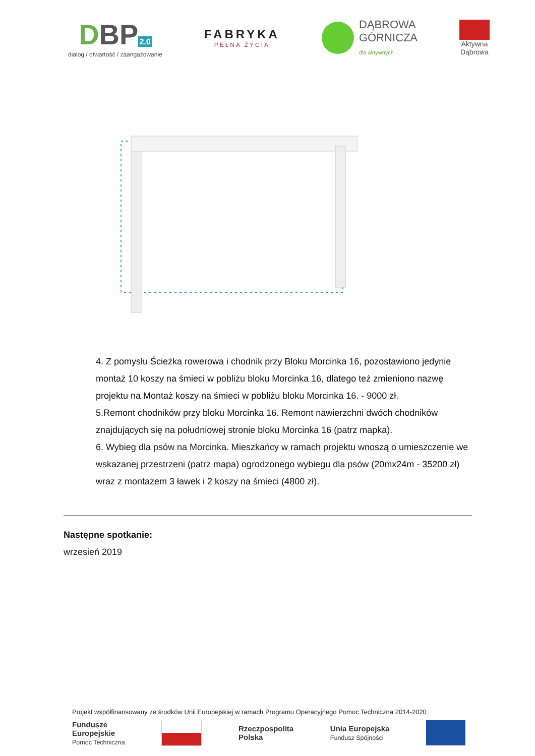DBP2.0
dialog / otwartość / zaangażowanie
FABRYKA
PEŁNA ŻYCIA
DĄBROWA
GÓRNICZA
dla aktywnych
Aktywna
Dąbrowa
4. Z pomysłu Ścieżka rowerowa i chodnik przy Bloku Morcinka 16, pozostawiono jedynie montaż 10 koszy na śmieci w pobliżu bloku Morcinka 16, dlatego też zmieniono nazwę projektu na Montaż koszy na śmieci w pobliżu bloku Morcinka 16. - 9000 zł.
5.Remont chodników przy bloku Morcinka 16. Remont nawierzchni dwóch chodników znajdujących się na południowej stronie bloku Morcinka 16 (patrz mapka).
6. Wybieg dla psów na Morcinka. Mieszkańcy w ramach projektu wnoszą o umieszczenie we wskazanej przestrzeni (patrz mapa) ogrodzonego wybiegu dla psów (20mx24m - 35200 zł) wraz z montażem 3 ławek i 2 koszy na śmieci (4800 zł).
Następne spotkanie:
wrzesień 2019
Projekt współfinansowany ze środków Unii Europejskiej w ramach Programu Operacyjnego Pomoc Techniczna 2014-2020
Fundusze
Europejskie
Pomoc Techniczna Rzeczpospolita
Polska Unia Europejska
Fundusz Spójności